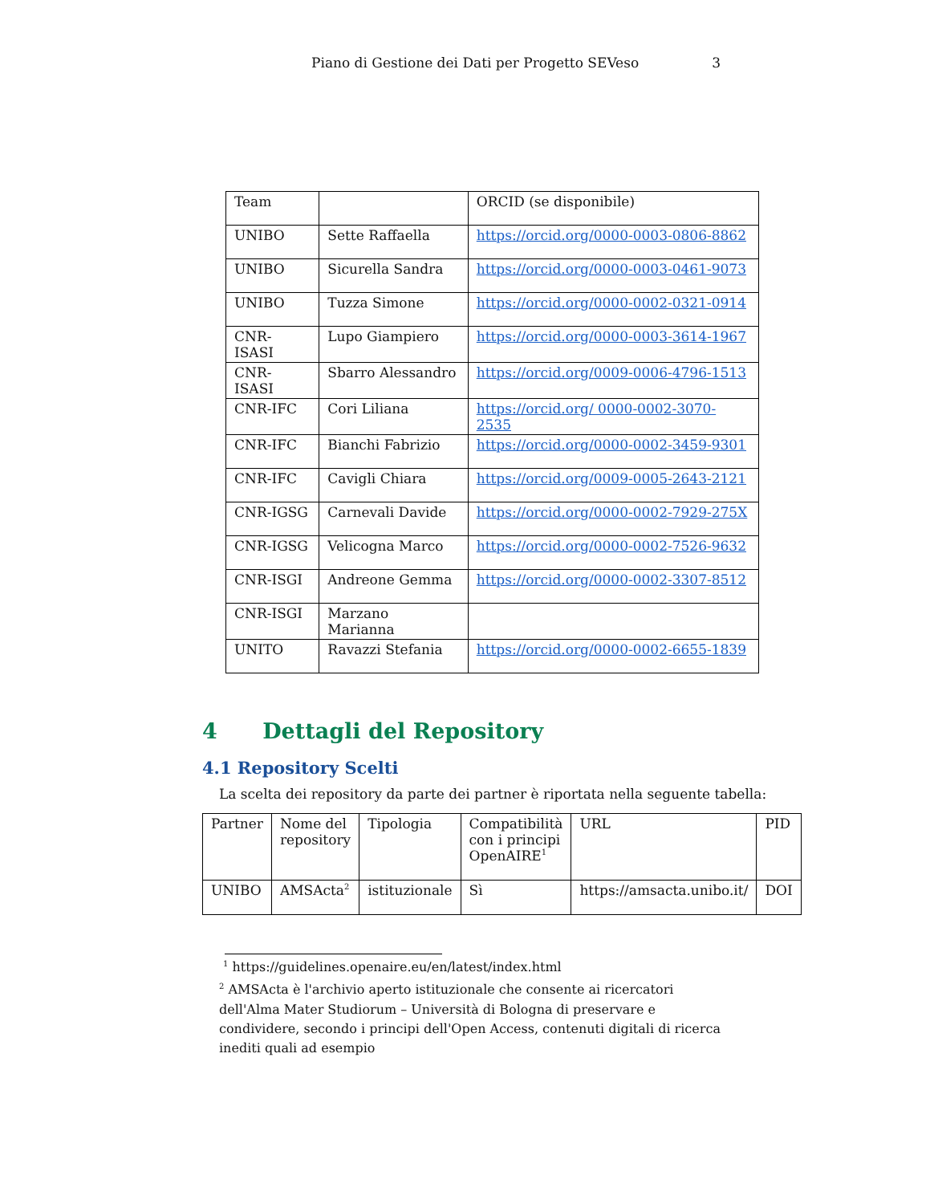Piano di Gestione dei Dati per Progetto SEVeso 3
| Team | | ORCID (se disponibile) |
| --- | --- | --- |
| UNIBO | Sette Raffaella | https://orcid.org/0000-0003-0806-8862 |
| UNIBO | Sicurella Sandra | https://orcid.org/0000-0003-0461-9073 |
| UNIBO | Tuzza Simone | https://orcid.org/0000-0002-0321-0914 |
| CNR-ISASI | Lupo Giampiero | https://orcid.org/0000-0003-3614-1967 |
| CNR-ISASI | Sbarro Alessandro | https://orcid.org/0009-0006-4796-1513 |
| CNR-IFC | Cori Liliana | https://orcid.org/ 0000-0002-3070-2535 |
| CNR-IFC | Bianchi Fabrizio | https://orcid.org/0000-0002-3459-9301 |
| CNR-IFC | Cavigli Chiara | https://orcid.org/0009-0005-2643-2121 |
| CNR-IGSG | Carnevali Davide | https://orcid.org/0000-0002-7929-275X |
| CNR-IGSG | Velicogna Marco | https://orcid.org/0000-0002-7526-9632 |
| CNR-ISGI | Andreone Gemma | https://orcid.org/0000-0002-3307-8512 |
| CNR-ISGI | Marzano Marianna | |
| UNITO | Ravazzi Stefania | https://orcid.org/0000-0002-6655-1839 |
4 Dettagli del Repository
4.1 Repository Scelti
La scelta dei repository da parte dei partner è riportata nella seguente tabella:
| Partner | Nome del repository | Tipologia | Compatibilità con i principi OpenAIRE<sup>1</sup> | URL | PID |
| --- | --- | --- | --- | --- | --- |
| UNIBO | AMSActa<sup>2</sup> | istituzionale | Sì | https://amsacta.unibo.it/ | DOI |
<sup>1</sup> https://guidelines.openaire.eu/en/latest/index.html
<sup>2</sup> AMSActa è l'archivio aperto istituzionale che consente ai ricercatori dell'Alma Mater Studiorum – Università di Bologna di preservare e condividere, secondo i principi dell'Open Access, contenuti digitali di ricerca inediti quali ad esempio